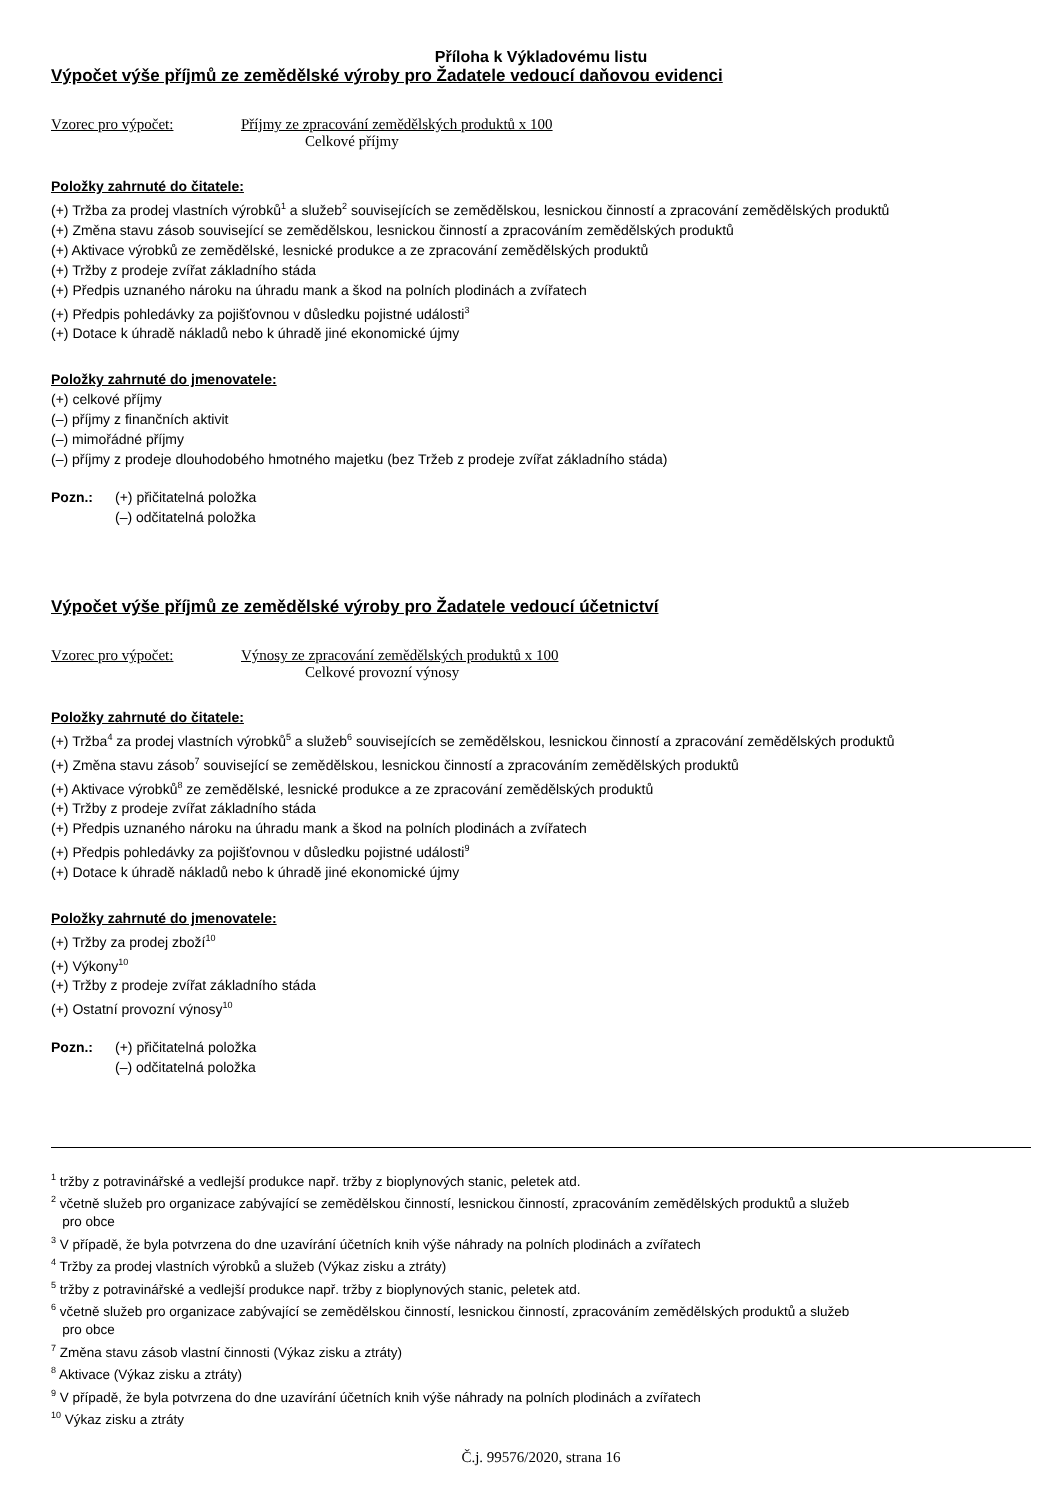Příloha k Výkladovému listu
Výpočet výše příjmů ze zemědělské výroby pro Žadatele vedoucí daňovou evidenci
Vzorec pro výpočet: Příjmy ze zpracování zemědělských produktů x 100
Celkové příjmy
Položky zahrnuté do čitatele:
(+) Tržba za prodej vlastních výrobků<sup>1</sup> a služeb<sup>2</sup> souvisejících se zemědělskou, lesnickou činností a zpracování zemědělských produktů
(+) Změna stavu zásob související se zemědělskou, lesnickou činností a zpracováním zemědělských produktů
(+) Aktivace výrobků ze zemědělské, lesnické produkce a ze zpracování zemědělských produktů
(+) Tržby z prodeje zvířat základního stáda
(+) Předpis uznaného nároku na úhradu mank a škod na polních plodinách a zvířatech
(+) Předpis pohledávky za pojišťovnou v důsledku pojistné události<sup>3</sup>
(+) Dotace k úhradě nákladů nebo k úhradě jiné ekonomické újmy
Položky zahrnuté do jmenovatele:
(+) celkové příjmy
(–) příjmy z finančních aktivit
(–) mimořádné příjmy
(–) příjmy z prodeje dlouhodobého hmotného majetku (bez Tržeb z prodeje zvířat základního stáda)
Pozn.: (+) přičitatelná položka
(–) odčitatelná položka
Výpočet výše příjmů ze zemědělské výroby pro Žadatele vedoucí účetnictví
Vzorec pro výpočet: Výnosy ze zpracování zemědělských produktů x 100
Celkové provozní výnosy
Položky zahrnuté do čitatele:
(+) Tržba<sup>4</sup> za prodej vlastních výrobků<sup>5</sup> a služeb<sup>6</sup> souvisejících se zemědělskou, lesnickou činností a zpracování zemědělských produktů
(+) Změna stavu zásob<sup>7</sup> související se zemědělskou, lesnickou činností a zpracováním zemědělských produktů
(+) Aktivace výrobků<sup>8</sup> ze zemědělské, lesnické produkce a ze zpracování zemědělských produktů
(+) Tržby z prodeje zvířat základního stáda
(+) Předpis uznaného nároku na úhradu mank a škod na polních plodinách a zvířatech
(+) Předpis pohledávky za pojišťovnou v důsledku pojistné události<sup>9</sup>
(+) Dotace k úhradě nákladů nebo k úhradě jiné ekonomické újmy
Položky zahrnuté do jmenovatele:
(+) Tržby za prodej zboží<sup>10</sup>
(+) Výkony<sup>10</sup>
(+) Tržby z prodeje zvířat základního stáda
(+) Ostatní provozní výnosy<sup>10</sup>
Pozn.: (+) přičitatelná položka
(–) odčitatelná položka
<sup>1</sup> tržby z potravinářské a vedlejší produkce např. tržby z bioplynových stanic, peletek atd.
<sup>2</sup> včetně služeb pro organizace zabývající se zemědělskou činností, lesnickou činností, zpracováním zemědělských produktů a služeb
pro obce
<sup>3</sup> V případě, že byla potvrzena do dne uzavírání účetních knih výše náhrady na polních plodinách a zvířatech
<sup>4</sup> Tržby za prodej vlastních výrobků a služeb (Výkaz zisku a ztráty)
<sup>5</sup> tržby z potravinářské a vedlejší produkce např. tržby z bioplynových stanic, peletek atd.
<sup>6</sup> včetně služeb pro organizace zabývající se zemědělskou činností, lesnickou činností, zpracováním zemědělských produktů a služeb
pro obce
<sup>7</sup> Změna stavu zásob vlastní činnosti (Výkaz zisku a ztráty)
<sup>8</sup> Aktivace (Výkaz zisku a ztráty)
<sup>9</sup> V případě, že byla potvrzena do dne uzavírání účetních knih výše náhrady na polních plodinách a zvířatech
<sup>10</sup> Výkaz zisku a ztráty
Č.j. 99576/2020, strana 16